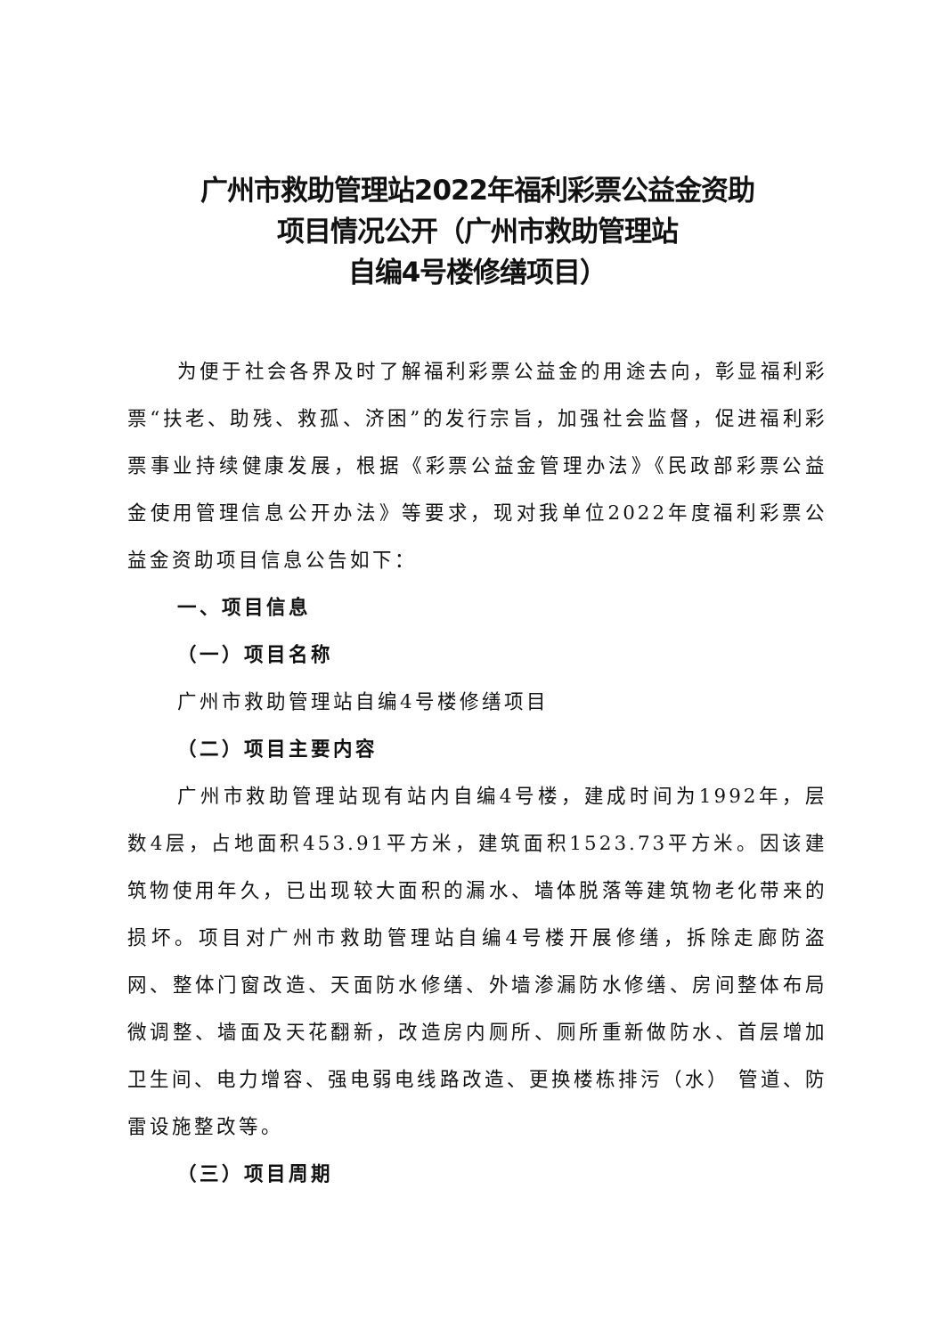广州市救助管理站2022年福利彩票公益金资助
项目情况公开（广州市救助管理站
自编4号楼修缮项目）
为便于社会各界及时了解福利彩票公益金的用途去向，彰显福利彩票“扶老、助残、救孤、济困”的发行宗旨，加强社会监督，促进福利彩票事业持续健康发展，根据《彩票公益金管理办法》《民政部彩票公益金使用管理信息公开办法》等要求，现对我单位2022年度福利彩票公益金资助项目信息公告如下：
一、项目信息
（一）项目名称
广州市救助管理站自编4号楼修缮项目
（二）项目主要内容
广州市救助管理站现有站内自编4号楼，建成时间为1992年，层数4层，占地面积453.91平方米，建筑面积1523.73平方米。因该建筑物使用年久，已出现较大面积的漏水、墙体脱落等建筑物老化带来的损坏。项目对广州市救助管理站自编4号楼开展修缮，拆除走廊防盗网、整体门窗改造、天面防水修缮、外墙渗漏防水修缮、房间整体布局微调整、墙面及天花翻新，改造房内厕所、厕所重新做防水、首层增加卫生间、电力增容、强电弱电线路改造、更换楼栋排污（水） 管道、防雷设施整改等。
（三）项目周期